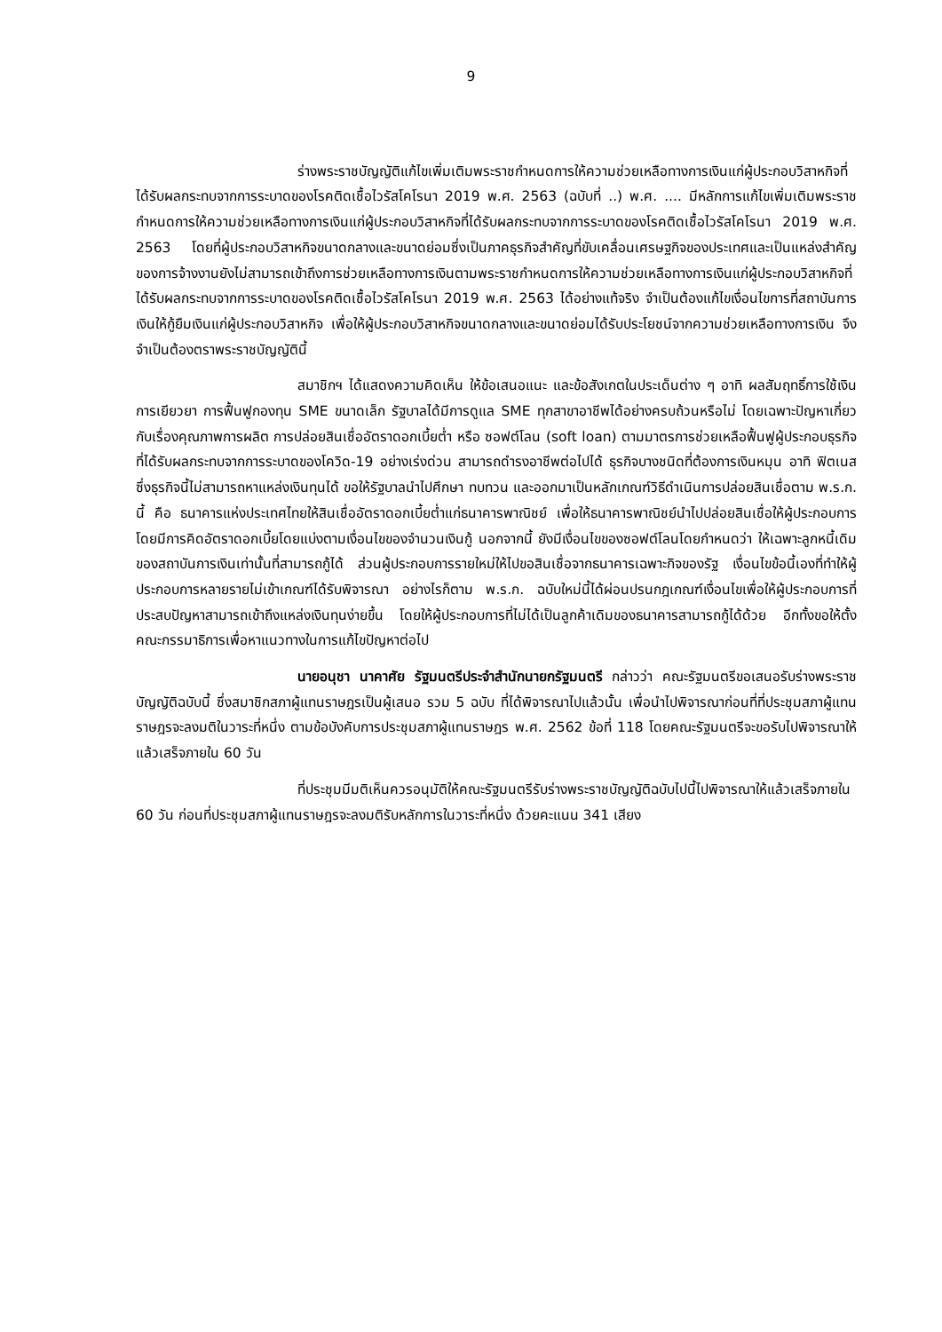9
ร่างพระราชบัญญัติแก้ไขเพิ่มเติมพระราชกำหนดการให้ความช่วยเหลือทางการเงินแก่ผู้ประกอบวิสาหกิจที่ได้รับผลกระทบจากการระบาดของโรคติดเชื้อไวรัสโคโรนา 2019 พ.ศ. 2563 (ฉบับที่ ..) พ.ศ. .... มีหลักการแก้ไขเพิ่มเติมพระราชกำหนดการให้ความช่วยเหลือทางการเงินแก่ผู้ประกอบวิสาหกิจที่ได้รับผลกระทบจากการระบาดของโรคติดเชื้อไวรัสโคโรนา 2019 พ.ศ. 2563 โดยที่ผู้ประกอบวิสาหกิจขนาดกลางและขนาดย่อมซึ่งเป็นภาคธุรกิจสำคัญที่ขับเคลื่อนเศรษฐกิจของประเทศและเป็นแหล่งสำคัญของการจ้างงานยังไม่สามารถเข้าถึงการช่วยเหลือทางการเงินตามพระราชกำหนดการให้ความช่วยเหลือทางการเงินแก่ผู้ประกอบวิสาหกิจที่ได้รับผลกระทบจากการระบาดของโรคติดเชื้อไวรัสโคโรนา 2019 พ.ศ. 2563 ได้อย่างแท้จริง จำเป็นต้องแก้ไขเงื่อนไขการที่สถาบันการเงินให้กู้ยืมเงินแก่ผู้ประกอบวิสาหกิจ เพื่อให้ผู้ประกอบวิสาหกิจขนาดกลางและขนาดย่อมได้รับประโยชน์จากความช่วยเหลือทางการเงิน จึงจำเป็นต้องตราพระราชบัญญัตินี้
สมาชิกฯ ได้แสดงความคิดเห็น ให้ข้อเสนอแนะ และข้อสังเกตในประเด็นต่าง ๆ อาทิ ผลสัมฤทธิ์การใช้เงิน การเยียวยา การฟื้นฟูกองทุน SME ขนาดเล็ก รัฐบาลได้มีการดูแล SME ทุกสาขาอาชีพได้อย่างครบถ้วนหรือไม่ โดยเฉพาะปัญหาเกี่ยวกับเรื่องคุณภาพการผลิต การปล่อยสินเชื่ออัตราดอกเบี้ยต่ำ หรือ ซอฟต์โลน (soft loan) ตามมาตรการช่วยเหลือฟื้นฟูผู้ประกอบธุรกิจที่ได้รับผลกระทบจากการระบาดของโควิด-19 อย่างเร่งด่วน สามารถดำรงอาชีพต่อไปได้ ธุรกิจบางชนิดที่ต้องการเงินหมุน อาทิ ฟิตเนส ซึ่งธุรกิจนี้ไม่สามารถหาแหล่งเงินทุนได้ ขอให้รัฐบาลนำไปศึกษา ทบทวน และออกมาเป็นหลักเกณฑ์วิธีดำเนินการปล่อยสินเชื่อตาม พ.ร.ก. นี้ คือ ธนาคารแห่งประเทศไทยให้สินเชื่ออัตราดอกเบี้ยต่ำแก่ธนาคารพาณิชย์ เพื่อให้ธนาคารพาณิชย์นำไปปล่อยสินเชื่อให้ผู้ประกอบการ โดยมีการคิดอัตราดอกเบี้ยโดยแบ่งตามเงื่อนไขของจำนวนเงินกู้ นอกจากนี้ ยังมีเงื่อนไขของซอฟต์โลนโดยกำหนดว่า ให้เฉพาะลูกหนี้เดิมของสถาบันการเงินเท่านั้นที่สามารถกู้ได้ ส่วนผู้ประกอบการรายใหม่ให้ไปขอสินเชื่อจากธนาคารเฉพาะกิจของรัฐ เงื่อนไขข้อนี้เองที่ทำให้ผู้ประกอบการหลายรายไม่เข้าเกณฑ์ได้รับพิจารณา อย่างไรก็ตาม พ.ร.ก. ฉบับใหม่นี้ได้ผ่อนปรนกฎเกณฑ์เงื่อนไขเพื่อให้ผู้ประกอบการที่ประสบปัญหาสามารถเข้าถึงแหล่งเงินทุนง่ายขึ้น โดยให้ผู้ประกอบการที่ไม่ได้เป็นลูกค้าเดิมของธนาคารสามารถกู้ได้ด้วย อีกทั้งขอให้ตั้งคณะกรรมาธิการเพื่อหาแนวทางในการแก้ไขปัญหาต่อไป
นายอนุชา นาคาศัย รัฐมนตรีประจำสำนักนายกรัฐมนตรี กล่าวว่า คณะรัฐมนตรีขอเสนอรับร่างพระราชบัญญัติฉบับนี้ ซึ่งสมาชิกสภาผู้แทนราษฎรเป็นผู้เสนอ รวม 5 ฉบับ ที่ได้พิจารณาไปแล้วนั้น เพื่อนำไปพิจารณาก่อนที่ที่ประชุมสภาผู้แทนราษฎรจะลงมติในวาระที่หนึ่ง ตามข้อบังคับการประชุมสภาผู้แทนราษฎร พ.ศ. 2562 ข้อที่ 118 โดยคณะรัฐมนตรีจะขอรับไปพิจารณาให้แล้วเสร็จภายใน 60 วัน
ที่ประชุมมีมติเห็นควรอนุมัติให้คณะรัฐมนตรีรับร่างพระราชบัญญัติฉบับไปนี้ไปพิจารณาให้แล้วเสร็จภายใน 60 วัน ก่อนที่ประชุมสภาผู้แทนราษฎรจะลงมติรับหลักการในวาระที่หนึ่ง ด้วยคะแนน 341 เสียง